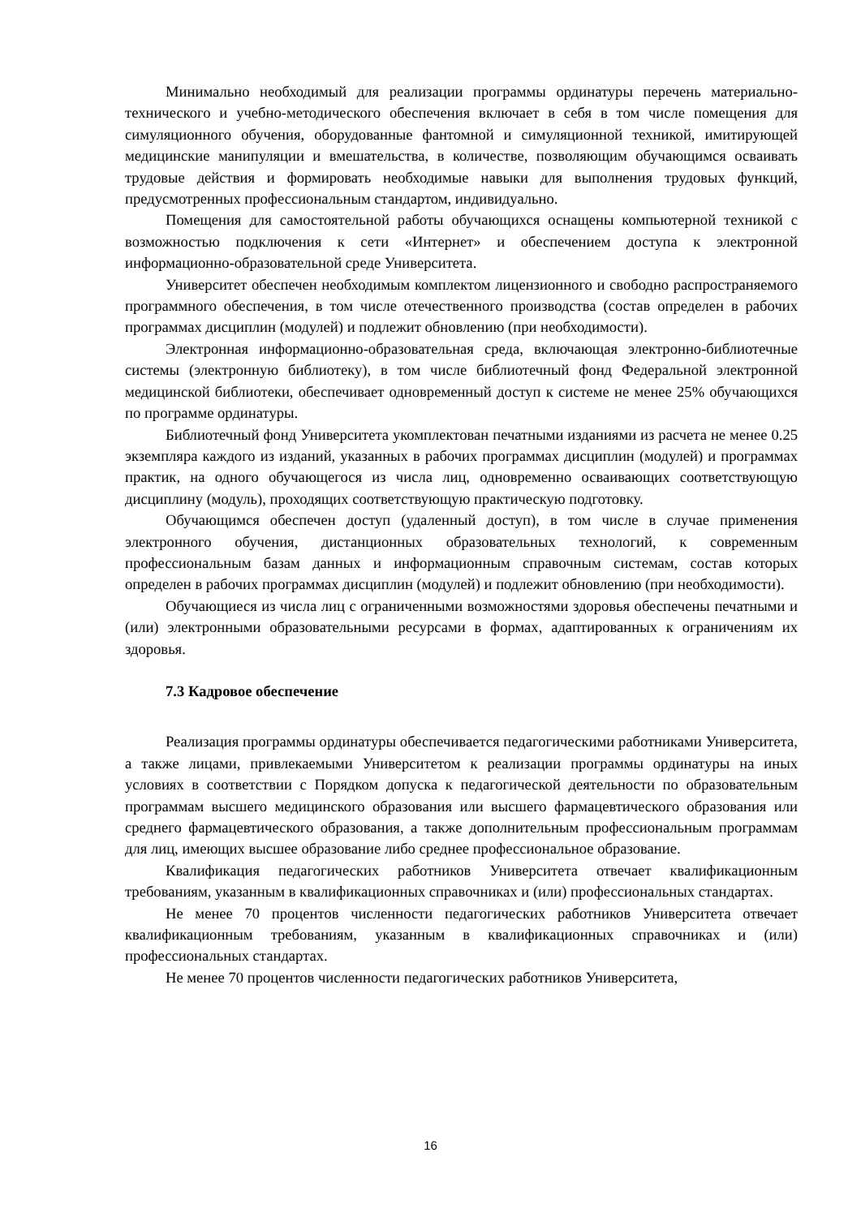Минимально необходимый для реализации программы ординатуры перечень материально-технического и учебно-методического обеспечения включает в себя в том числе помещения для симуляционного обучения, оборудованные фантомной и симуляционной техникой, имитирующей медицинские манипуляции и вмешательства, в количестве, позволяющим обучающимся осваивать трудовые действия и формировать необходимые навыки для выполнения трудовых функций, предусмотренных профессиональным стандартом, индивидуально.
Помещения для самостоятельной работы обучающихся оснащены компьютерной техникой с возможностью подключения к сети «Интернет» и обеспечением доступа к электронной информационно-образовательной среде Университета.
Университет обеспечен необходимым комплектом лицензионного и свободно распространяемого программного обеспечения, в том числе отечественного производства (состав определен в рабочих программах дисциплин (модулей) и подлежит обновлению (при необходимости).
Электронная информационно-образовательная среда, включающая электронно-библиотечные системы (электронную библиотеку), в том числе библиотечный фонд Федеральной электронной медицинской библиотеки, обеспечивает одновременный доступ к системе не менее 25% обучающихся по программе ординатуры.
Библиотечный фонд Университета укомплектован печатными изданиями из расчета не менее 0.25 экземпляра каждого из изданий, указанных в рабочих программах дисциплин (модулей) и программах практик, на одного обучающегося из числа лиц, одновременно осваивающих соответствующую дисциплину (модуль), проходящих соответствующую практическую подготовку.
Обучающимся обеспечен доступ (удаленный доступ), в том числе в случае применения электронного обучения, дистанционных образовательных технологий, к современным профессиональным базам данных и информационным справочным системам, состав которых определен в рабочих программах дисциплин (модулей) и подлежит обновлению (при необходимости).
Обучающиеся из числа лиц с ограниченными возможностями здоровья обеспечены печатными и (или) электронными образовательными ресурсами в формах, адаптированных к ограничениям их здоровья.
7.3 Кадровое обеспечение
Реализация программы ординатуры обеспечивается педагогическими работниками Университета, а также лицами, привлекаемыми Университетом к реализации программы ординатуры на иных условиях в соответствии с Порядком допуска к педагогической деятельности по образовательным программам высшего медицинского образования или высшего фармацевтического образования или среднего фармацевтического образования, а также дополнительным профессиональным программам для лиц, имеющих высшее образование либо среднее профессиональное образование.
Квалификация педагогических работников Университета отвечает квалификационным требованиям, указанным в квалификационных справочниках и (или) профессиональных стандартах.
Не менее 70 процентов численности педагогических работников Университета отвечает квалификационным требованиям, указанным в квалификационных справочниках и (или) профессиональных стандартах.
Не менее 70 процентов численности педагогических работников Университета,
16